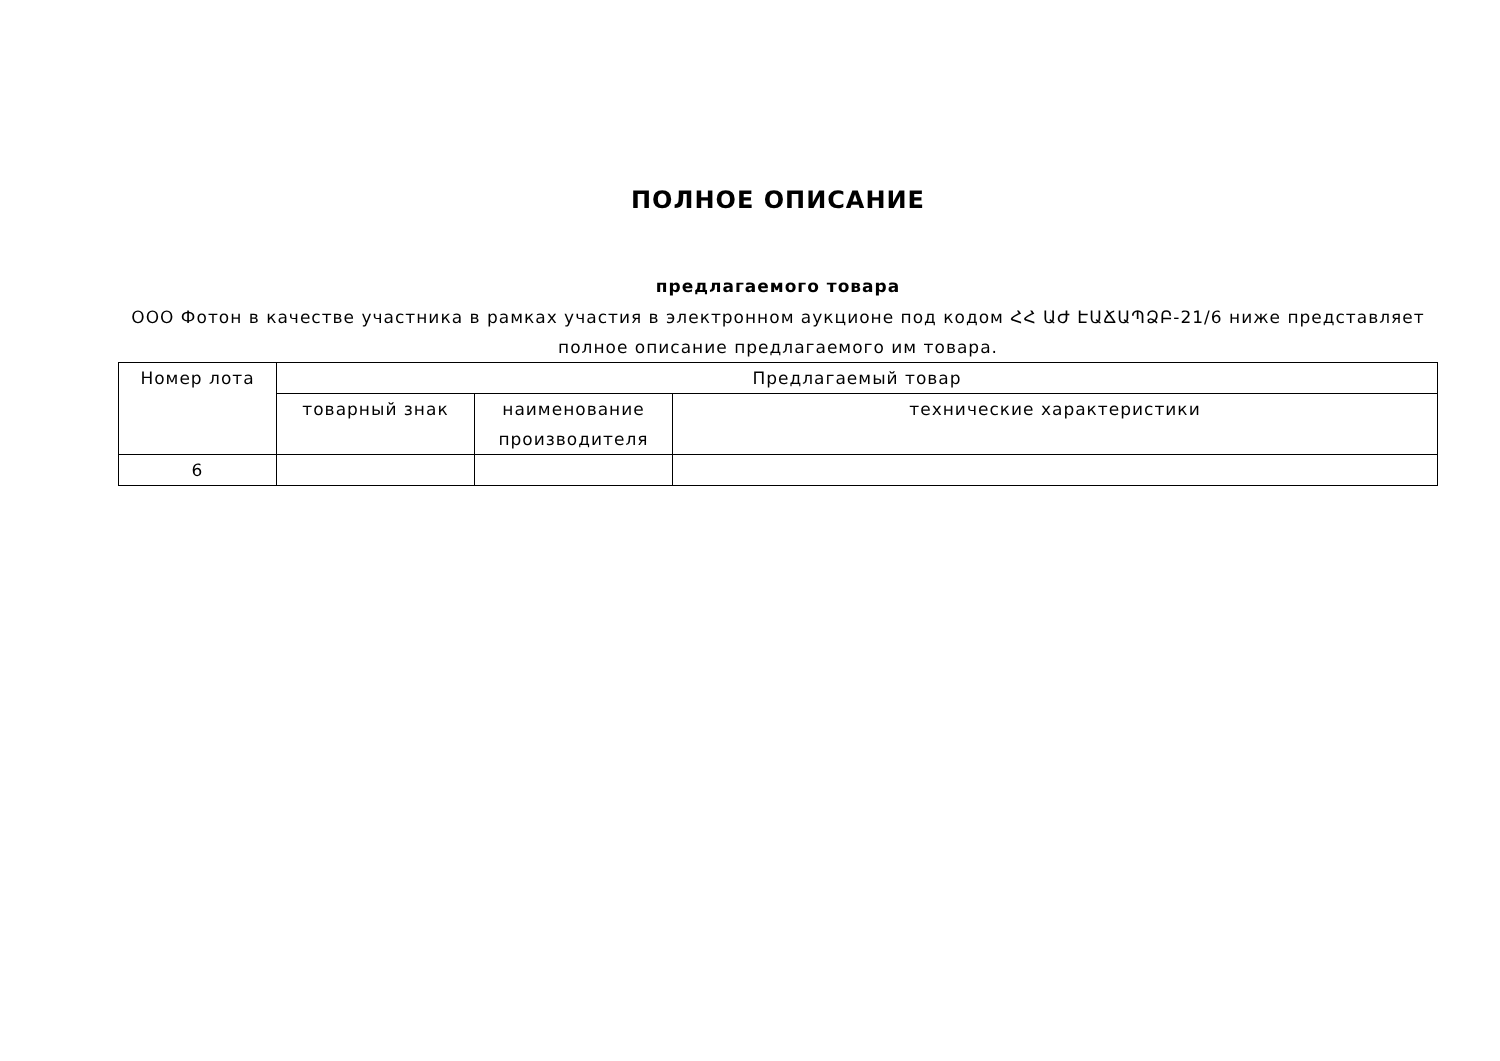ПОЛНОЕ ОПИСАНИЕ
предлагаемого товара
ООО Фотон в качестве участника в рамках участия в электронном аукционе под кодом ՀՀ ԱԺ ԷԱՃԱՊՁԲ-21/6 ниже представляет полное описание предлагаемого им товара.
| Номер лота | Предлагаемый товар | | |
| --- | --- | --- | --- |
| | товарный знак | наименование производителя | технические характеристики |
| 6 | | | |